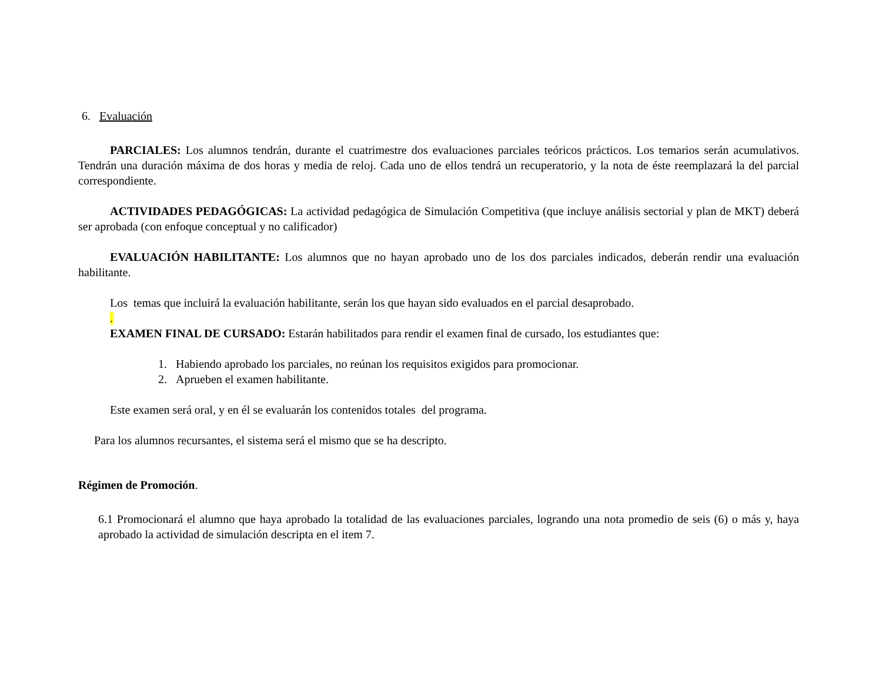6. Evaluación
PARCIALES: Los alumnos tendrán, durante el cuatrimestre dos evaluaciones parciales teóricos prácticos. Los temarios serán acumulativos. Tendrán una duración máxima de dos horas y media de reloj. Cada uno de ellos tendrá un recuperatorio, y la nota de éste reemplazará la del parcial correspondiente.
ACTIVIDADES PEDAGÓGICAS: La actividad pedagógica de Simulación Competitiva (que incluye análisis sectorial y plan de MKT) deberá ser aprobada (con enfoque conceptual y no calificador)
EVALUACIÓN HABILITANTE: Los alumnos que no hayan aprobado uno de los dos parciales indicados, deberán rendir una evaluación habilitante.
Los temas que incluirá la evaluación habilitante, serán los que hayan sido evaluados en el parcial desaprobado.
.
EXAMEN FINAL DE CURSADO: Estarán habilitados para rendir el examen final de cursado, los estudiantes que:
1. Habiendo aprobado los parciales, no reúnan los requisitos exigidos para promocionar.
2. Aprueben el examen habilitante.
Este examen será oral, y en él se evaluarán los contenidos totales del programa.
Para los alumnos recursantes, el sistema será el mismo que se ha descripto.
Régimen de Promoción.
6.1 Promocionará el alumno que haya aprobado la totalidad de las evaluaciones parciales, logrando una nota promedio de seis (6) o más y, haya aprobado la actividad de simulación descripta en el item 7.